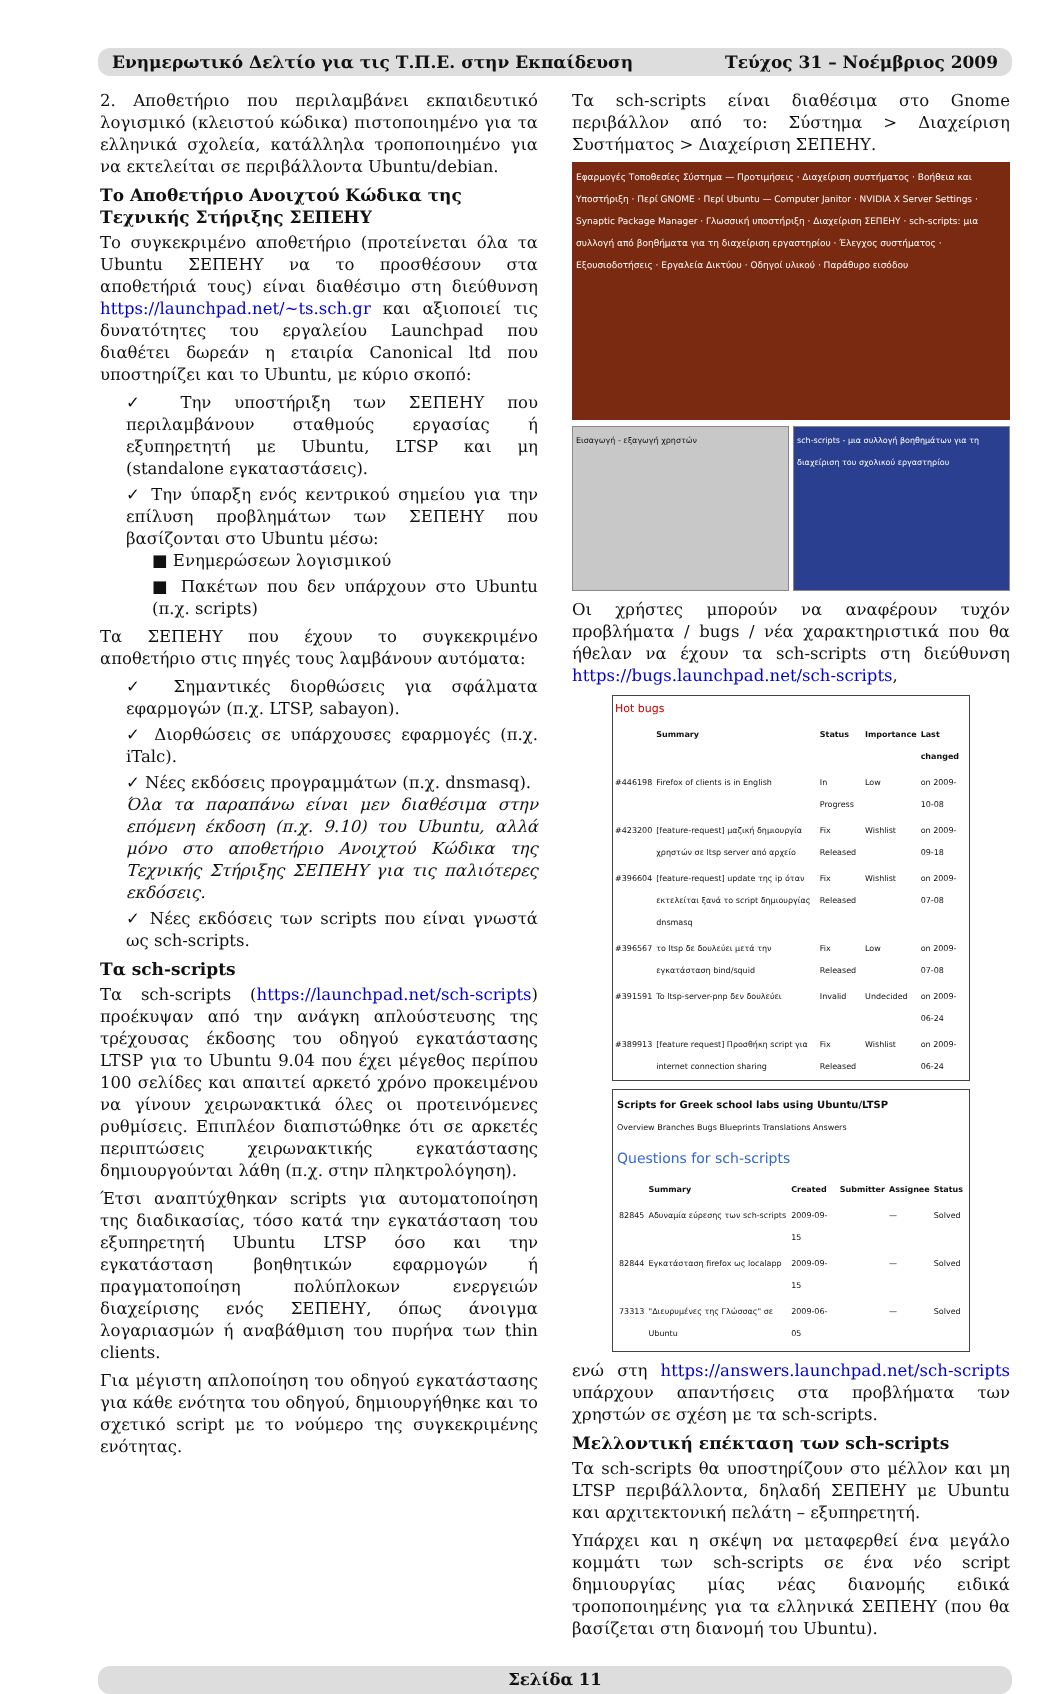Ενημερωτικό Δελτίο για τις Τ.Π.Ε. στην Εκπαίδευση Τεύχος 31 – Νοέμβριος 2009
2. Αποθετήριο που περιλαμβάνει εκπαιδευτικό λογισμικό (κλειστού κώδικα) πιστοποιημένο για τα ελληνικά σχολεία, κατάλληλα τροποποιημένο για να εκτελείται σε περιβάλλοντα Ubuntu/debian.
Το Αποθετήριο Ανοιχτού Κώδικα της Τεχνικής Στήριξης ΣΕΠΕΗΥ
Το συγκεκριμένο αποθετήριο (προτείνεται όλα τα Ubuntu ΣΕΠΕΗΥ να το προσθέσουν στα αποθετήριά τους) είναι διαθέσιμο στη διεύθυνση https://launchpad.net/~ts.sch.gr και αξιοποιεί τις δυνατότητες του εργαλείου Launchpad που διαθέτει δωρεάν η εταιρία Canonical ltd που υποστηρίζει και το Ubuntu, με κύριο σκοπό:
✓ Την υποστήριξη των ΣΕΠΕΗΥ που περιλαμβάνουν σταθμούς εργασίας ή εξυπηρετητή με Ubuntu, LTSP και μη (standalone εγκαταστάσεις).
✓ Την ύπαρξη ενός κεντρικού σημείου για την επίλυση προβλημάτων των ΣΕΠΕΗΥ που βασίζονται στο Ubuntu μέσω:
■ Ενημερώσεων λογισμικού
■ Πακέτων που δεν υπάρχουν στο Ubuntu (π.χ. scripts)
Τα ΣΕΠΕΗΥ που έχουν το συγκεκριμένο αποθετήριο στις πηγές τους λαμβάνουν αυτόματα:
✓ Σημαντικές διορθώσεις για σφάλματα εφαρμογών (π.χ. LTSP, sabayon).
✓ Διορθώσεις σε υπάρχουσες εφαρμογές (π.χ. iTalc).
✓ Νέες εκδόσεις προγραμμάτων (π.χ. dnsmasq).
Όλα τα παραπάνω είναι μεν διαθέσιμα στην επόμενη έκδοση (π.χ. 9.10) του Ubuntu, αλλά μόνο στο αποθετήριο Ανοιχτού Κώδικα της Τεχνικής Στήριξης ΣΕΠΕΗΥ για τις παλιότερες εκδόσεις.
✓ Νέες εκδόσεις των scripts που είναι γνωστά ως sch-scripts.
Τα sch-scripts
Τα sch-scripts (https://launchpad.net/sch-scripts) προέκυψαν από την ανάγκη απλούστευσης της τρέχουσας έκδοσης του οδηγού εγκατάστασης LTSP για το Ubuntu 9.04 που έχει μέγεθος περίπου 100 σελίδες και απαιτεί αρκετό χρόνο προκειμένου να γίνουν χειρωνακτικά όλες οι προτεινόμενες ρυθμίσεις. Επιπλέον διαπιστώθηκε ότι σε αρκετές περιπτώσεις χειρωνακτικής εγκατάστασης δημιουργούνται λάθη (π.χ. στην πληκτρολόγηση).
Έτσι αναπτύχθηκαν scripts για αυτοματοποίηση της διαδικασίας, τόσο κατά την εγκατάσταση του εξυπηρετητή Ubuntu LTSP όσο και την εγκατάσταση βοηθητικών εφαρμογών ή πραγματοποίηση πολύπλοκων ενεργειών διαχείρισης ενός ΣΕΠΕΗΥ, όπως άνοιγμα λογαριασμών ή αναβάθμιση του πυρήνα των thin clients.
Για μέγιστη απλοποίηση του οδηγού εγκατάστασης για κάθε ενότητα του οδηγού, δημιουργήθηκε και το σχετικό script με το νούμερο της συγκεκριμένης ενότητας.
Τα sch-scripts είναι διαθέσιμα στο Gnome περιβάλλον από το: Σύστημα > Διαχείριση Συστήματος > Διαχείριση ΣΕΠΕΗΥ.
Εφαρμογές Τοποθεσίες Σύστημα — Προτιμήσεις · Διαχείριση συστήματος · Βοήθεια και Υποστήριξη · Περί GNOME · Περί Ubuntu — Computer Janitor · NVIDIA X Server Settings · Synaptic Package Manager · Γλωσσική υποστήριξη · Διαχείριση ΣΕΠΕΗΥ · sch-scripts: μια συλλογή από βοηθήματα για τη διαχείριση εργαστηρίου · Έλεγχος συστήματος · Εξουσιοδοτήσεις · Εργαλεία Δικτύου · Οδηγοί υλικού · Παράθυρο εισόδου
Εισαγωγή - εξαγωγή χρηστών sch-scripts - μια συλλογή βοηθημάτων για τη διαχείριση του σχολικού εργαστηρίου
Οι χρήστες μπορούν να αναφέρουν τυχόν προβλήματα / bugs / νέα χαρακτηριστικά που θα ήθελαν να έχουν τα sch-scripts στη διεύθυνση https://bugs.launchpad.net/sch-scripts,
Hot bugs
| | Summary | Status | Importance | Last changed |
| --- | --- | --- | --- | --- |
| #446198 | Firefox of clients is in English | In Progress | Low | on 2009-10-08 |
| #423200 | [feature-request] μαζική δημιουργία χρηστών σε ltsp server από αρχείο | Fix Released | Wishlist | on 2009-09-18 |
| #396604 | [feature-request] update της ip όταν εκτελείται ξανά το script δημιουργίας dnsmasq | Fix Released | Wishlist | on 2009-07-08 |
| #396567 | το ltsp δε δουλεύει μετά την εγκατάσταση bind/squid | Fix Released | Low | on 2009-07-08 |
| #391591 | To ltsp-server-pnp δεν δουλεύει | Invalid | Undecided | on 2009-06-24 |
| #389913 | [feature request] Προσθήκη script για internet connection sharing | Fix Released | Wishlist | on 2009-06-24 |
Scripts for Greek school labs using Ubuntu/LTSP
Overview Branches Bugs Blueprints Translations Answers
Questions for sch-scripts
| | Summary | Created | Submitter | Assignee | Status |
| --- | --- | --- | --- | --- | --- |
| 82845 | Αδυναμία εύρεσης των sch-scripts | 2009-09-15 | | — | Solved |
| 82844 | Εγκατάσταση firefox ως localapp | 2009-09-15 | | — | Solved |
| 73313 | "Διευρυμένες της Γλώσσας" σε Ubuntu | 2009-06-05 | | — | Solved |
ενώ στη https://answers.launchpad.net/sch-scripts υπάρχουν απαντήσεις στα προβλήματα των χρηστών σε σχέση με τα sch-scripts.
Μελλοντική επέκταση των sch-scripts
Τα sch-scripts θα υποστηρίζουν στο μέλλον και μη LTSP περιβάλλοντα, δηλαδή ΣΕΠΕΗΥ με Ubuntu και αρχιτεκτονική πελάτη – εξυπηρετητή.
Υπάρχει και η σκέψη να μεταφερθεί ένα μεγάλο κομμάτι των sch-scripts σε ένα νέο script δημιουργίας μίας νέας διανομής ειδικά τροποποιημένης για τα ελληνικά ΣΕΠΕΗΥ (που θα βασίζεται στη διανομή του Ubuntu).
Σελίδα 11